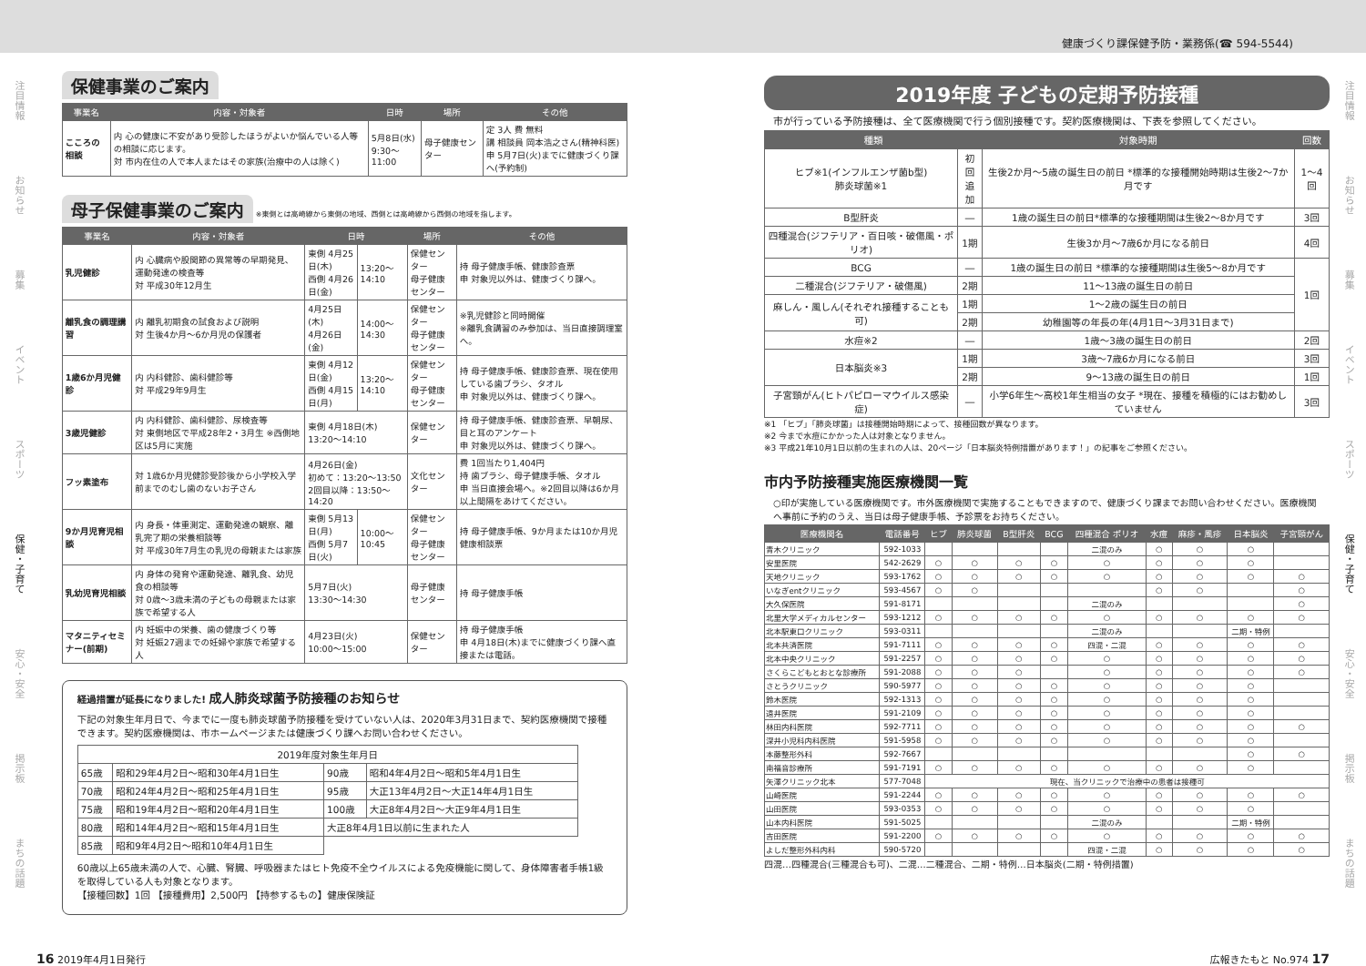健康づくり課保健予防・業務係(☎ 594-5544)
注目情報
お知らせ
募集
イベント
スポーツ
保健・子育て
安心・安全
掲示板
まちの話題
保健事業のご案内
| 事業名 | 内容・対象者 | 日時 | 場所 | その他 |
| --- | --- | --- | --- | --- |
| こころの相談 | 内 心の健康に不安があり受診したほうがよいか悩んでいる人等の相談に応じます。 対 市内在住の人で本人またはその家族(治療中の人は除く) | 5月8日(水) 9:30～11:00 | 母子健康センター | 定 3人 費 無料 講 相談員 岡本浩之さん(精神科医) 申 5月7日(火)までに健康づくり課へ(予約制) |
母子保健事業のご案内
※東側とは高崎線から東側の地域、西側とは高崎線から西側の地域を指します。
| 事業名 | 内容・対象者 | 日時 | | 場所 | その他 |
| --- | --- | --- | --- | --- | --- |
| 乳児健診 | 内 心臓病や股関節の異常等の早期発見、運動発達の検査等 対 平成30年12月生 | 東側 4月25日(木) 西側 4月26日(金) | 13:20～14:10 | 保健センター 母子健康センター | 持 母子健康手帳、健康診査票 申 対象児以外は、健康づくり課へ。 |
| 離乳食の調理講習 | 内 離乳初期食の試食および説明 対 生後4か月～6か月児の保護者 | 4月25日(木) 4月26日(金) | 14:00～14:30 | 保健センター 母子健康センター | ※乳児健診と同時開催 ※離乳食講習のみ参加は、当日直接調理室へ。 |
| 1歳6か月児健診 | 内 内科健診、歯科健診等 対 平成29年9月生 | 東側 4月12日(金) 西側 4月15日(月) | 13:20～14:10 | 保健センター 母子健康センター | 持 母子健康手帳、健康診査票、現在使用している歯ブラシ、タオル 申 対象児以外は、健康づくり課へ。 |
| 3歳児健診 | 内 内科健診、歯科健診、尿検査等 対 東側地区で平成28年2・3月生 ※西側地区は5月に実施 | 東側 4月18日(木) 13:20～14:10 | | 保健センター | 持 母子健康手帳、健康診査票、早朝尿、目と耳のアンケート 申 対象児以外は、健康づくり課へ。 |
| フッ素塗布 | 対 1歳6か月児健診受診後から小学校入学前までのむし歯のないお子さん | 4月26日(金) 初めて：13:20～13:50 2回目以降：13:50～14:20 | | 文化センター | 費 1回当たり1,404円 持 歯ブラシ、母子健康手帳、タオル 申 当日直接会場へ。※2回目以降は6か月以上間隔をあけてください。 |
| 9か月児育児相談 | 内 身長・体重測定、運動発達の観察、離乳完了期の栄養相談等 対 平成30年7月生の乳児の母親または家族 | 東側 5月13日(月) 西側 5月7日(火) | 10:00～10:45 | 保健センター 母子健康センター | 持 母子健康手帳、9か月または10か月児健康相談票 |
| 乳幼児育児相談 | 内 身体の発育や運動発達、離乳食、幼児食の相談等 対 0歳～3歳未満の子どもの母親または家族で希望する人 | 5月7日(火) 13:30～14:30 | | 母子健康センター | 持 母子健康手帳 |
| マタニティセミナー(前期) | 内 妊娠中の栄養、歯の健康づくり等 対 妊娠27週までの妊婦や家族で希望する人 | 4月23日(火) 10:00～15:00 | | 保健センター | 持 母子健康手帳 申 4月18日(木)までに健康づくり課へ直接または電話。 |
経過措置が延長になりました! 成人肺炎球菌予防接種のお知らせ
下記の対象生年月日で、今までに一度も肺炎球菌予防接種を受けていない人は、2020年3月31日まで、契約医療機関で接種できます。契約医療機関は、市ホームページまたは健康づくり課へお問い合わせください。
| 2019年度対象生年月日 | | | |
| 65歳 | 昭和29年4月2日～昭和30年4月1日生 | 90歳 | 昭和4年4月2日～昭和5年4月1日生 |
| 70歳 | 昭和24年4月2日～昭和25年4月1日生 | 95歳 | 大正13年4月2日～大正14年4月1日生 |
| 75歳 | 昭和19年4月2日～昭和20年4月1日生 | 100歳 | 大正8年4月2日～大正9年4月1日生 |
| 80歳 | 昭和14年4月2日～昭和15年4月1日生 | 大正8年4月1日以前に生まれた人 | |
| 85歳 | 昭和9年4月2日～昭和10年4月1日生 | | |
60歳以上65歳未満の人で、心臓、腎臓、呼吸器またはヒト免疫不全ウイルスによる免疫機能に関して、身体障害者手帳1級を取得している人も対象となります。
【接種回数】1回 【接種費用】2,500円 【持参するもの】健康保険証
2019年度 子どもの定期予防接種
市が行っている予防接種は、全て医療機関で行う個別接種です。契約医療機関は、下表を参照してください。
| 種類 | | 対象時期 | 回数 |
| --- | --- | --- | --- |
| ヒブ※1(インフルエンザ菌b型) 肺炎球菌※1 | 初回 追加 | 生後2か月～5歳の誕生日の前日 *標準的な接種開始時期は生後2～7か月です | 1～4回 |
| B型肝炎 | ― | 1歳の誕生日の前日*標準的な接種期間は生後2～8か月です | 3回 |
| 四種混合(ジフテリア・百日咳・破傷風・ポリオ) | 1期 | 生後3か月～7歳6か月になる前日 | 4回 |
| BCG | ― | 1歳の誕生日の前日 *標準的な接種期間は生後5～8か月です | 1回 |
| 二種混合(ジフテリア・破傷風) | 2期 | 11～13歳の誕生日の前日 | |
| 麻しん・風しん(それぞれ接種することも可) | 1期 | 1～2歳の誕生日の前日 | |
| | 2期 | 幼稚園等の年長の年(4月1日～3月31日まで) | |
| 水痘※2 | ― | 1歳～3歳の誕生日の前日 | 2回 |
| 日本脳炎※3 | 1期 | 3歳～7歳6か月になる前日 | 3回 |
| | 2期 | 9～13歳の誕生日の前日 | 1回 |
| 子宮頸がん(ヒトパピローマウイルス感染症) | ― | 小学6年生～高校1年生相当の女子 *現在、接種を積極的にはお勧めしていません | 3回 |
※1 「ヒブ」「肺炎球菌」は接種開始時期によって、接種回数が異なります。
※2 今まで水痘にかかった人は対象となりません。
※3 平成21年10月1日以前の生まれの人は、20ページ「日本脳炎特例措置があります！」の記事をご参照ください。
市内予防接種実施医療機関一覧
○印が実施している医療機関です。市外医療機関で実施することもできますので、健康づくり課までお問い合わせください。医療機関へ事前に予約のうえ、当日は母子健康手帳、予診票をお持ちください。
| 医療機関名 | 電話番号 | ヒブ | 肺炎球菌 | B型肝炎 | BCG | 四種混合 ポリオ | 水痘 | 麻疹・風疹 | 日本脳炎 | 子宮頸がん |
| --- | --- | --- | --- | --- | --- | --- | --- | --- | --- | --- |
| 青木クリニック | 592-1033 | | | | | 二混のみ | ○ | ○ | ○ | |
| 安里医院 | 542-2629 | ○ | ○ | ○ | ○ | ○ | ○ | ○ | ○ | |
| 天地クリニック | 593-1762 | ○ | ○ | ○ | ○ | ○ | ○ | ○ | ○ | ○ |
| いなぎentクリニック | 593-4567 | ○ | ○ | | | | ○ | ○ | | ○ |
| 大久保医院 | 591-8171 | | | | | 二混のみ | | | | ○ |
| 北里大学メディカルセンター | 593-1212 | ○ | ○ | ○ | ○ | ○ | ○ | ○ | ○ | ○ |
| 北本駅東口クリニック | 593-0311 | | | | | 二混のみ | | | 二期・特例 | |
| 北本共済医院 | 591-7111 | ○ | ○ | ○ | ○ | 四混・二混 | ○ | ○ | ○ | ○ |
| 北本中央クリニック | 591-2257 | ○ | ○ | ○ | ○ | ○ | ○ | ○ | ○ | ○ |
| さくらこどもとおとな診療所 | 591-2088 | ○ | ○ | ○ | | ○ | ○ | ○ | ○ | ○ |
| さとうクリニック | 590-5977 | ○ | ○ | ○ | ○ | ○ | ○ | ○ | ○ | |
| 鈴木医院 | 592-1313 | ○ | ○ | ○ | ○ | ○ | ○ | ○ | ○ | |
| 遠井医院 | 591-2109 | ○ | ○ | ○ | ○ | ○ | ○ | ○ | ○ | |
| 林田内科医院 | 592-7711 | ○ | ○ | ○ | ○ | ○ | ○ | ○ | ○ | ○ |
| 深井小児科内科医院 | 591-5958 | ○ | ○ | ○ | ○ | ○ | ○ | ○ | ○ | |
| 本藤整形外科 | 592-7667 | | | | | | | | ○ | ○ |
| 南福音診療所 | 591-7191 | ○ | ○ | ○ | ○ | ○ | ○ | ○ | ○ | |
| 矢澤クリニック北本 | 577-7048 | 現在、当クリニックで治療中の患者は接種可 | | | | | | | | |
| 山崎医院 | 591-2244 | ○ | ○ | ○ | ○ | ○ | ○ | ○ | ○ | ○ |
| 山田医院 | 593-0353 | ○ | ○ | ○ | ○ | ○ | ○ | ○ | ○ | |
| 山本内科医院 | 591-5025 | | | | | 二混のみ | | | 二期・特例 | |
| 吉田医院 | 591-2200 | ○ | ○ | ○ | ○ | ○ | ○ | ○ | ○ | ○ |
| よしだ整形外科内科 | 590-5720 | | | | | 四混・二混 | ○ | ○ | ○ | ○ |
四混…四種混合(三種混合も可)、二混…二種混合、二期・特例…日本脳炎(二期・特例措置)
注目情報
お知らせ
募集
イベント
スポーツ
保健・子育て
安心・安全
掲示板
まちの話題
16 2019年4月1日発行 広報きたもと No.974 17